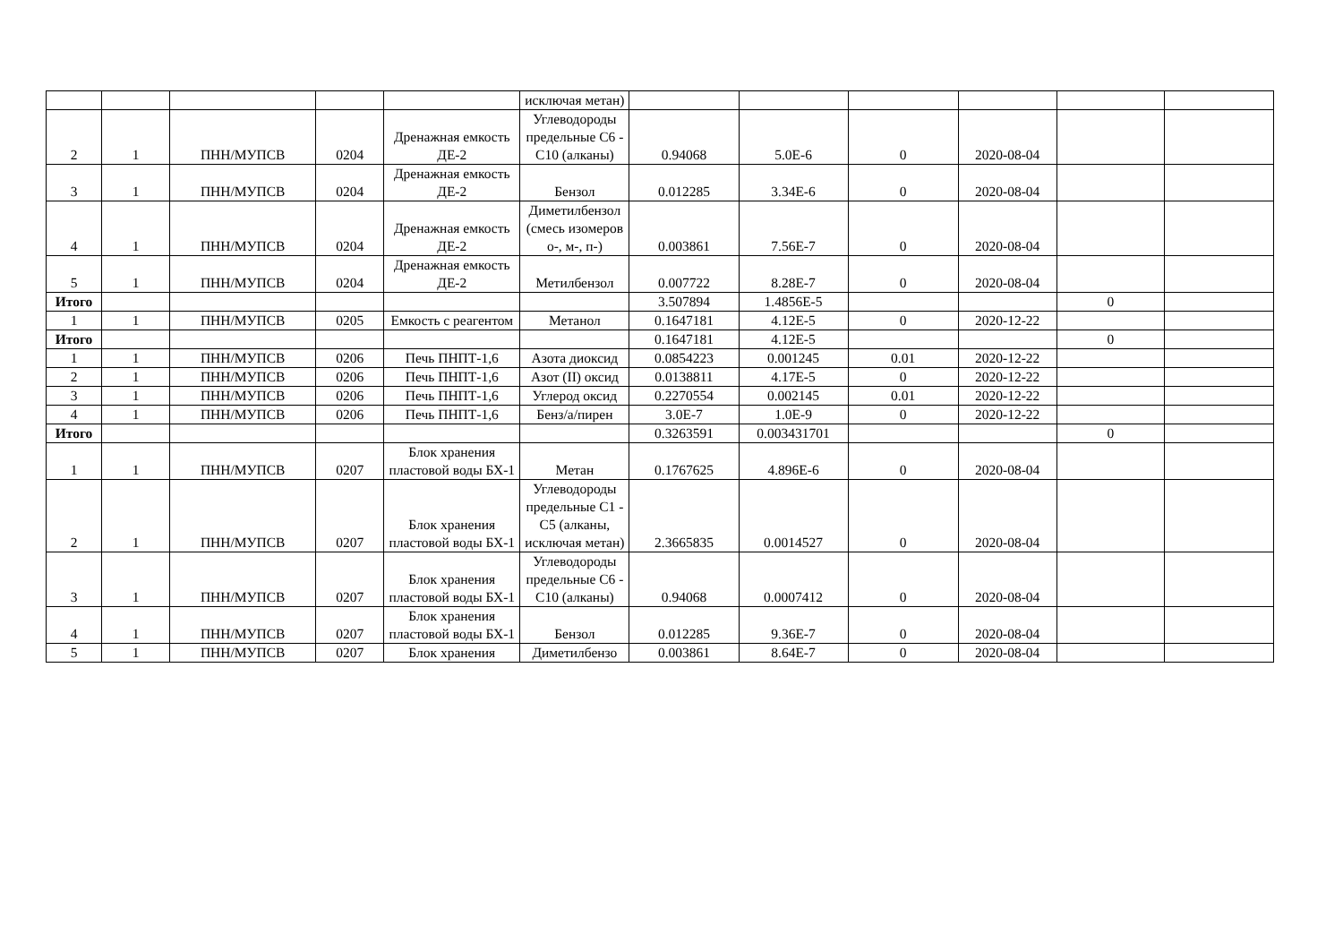| | | | | | исключая метан) | | | | | | |
| 2 | 1 | ПНН/МУПСВ | 0204 | Дренажная емкость ДЕ-2 | Углеводороды предельные С6 - С10 (алканы) | 0.94068 | 5.0E-6 | 0 | 2020-08-04 | | |
| 3 | 1 | ПНН/МУПСВ | 0204 | Дренажная емкость ДЕ-2 | Бензол | 0.012285 | 3.34E-6 | 0 | 2020-08-04 | | |
| 4 | 1 | ПНН/МУПСВ | 0204 | Дренажная емкость ДЕ-2 | Диметилбензол (смесь изомеров о-, м-, п-) | 0.003861 | 7.56E-7 | 0 | 2020-08-04 | | |
| 5 | 1 | ПНН/МУПСВ | 0204 | Дренажная емкость ДЕ-2 | Метилбензол | 0.007722 | 8.28E-7 | 0 | 2020-08-04 | | |
| Итого | | | | | | 3.507894 | 1.4856E-5 | | | 0 | |
| 1 | 1 | ПНН/МУПСВ | 0205 | Емкость с реагентом | Метанол | 0.1647181 | 4.12E-5 | 0 | 2020-12-22 | | |
| Итого | | | | | | 0.1647181 | 4.12E-5 | | | 0 | |
| 1 | 1 | ПНН/МУПСВ | 0206 | Печь ПНПТ-1,6 | Азота диоксид | 0.0854223 | 0.001245 | 0.01 | 2020-12-22 | | |
| 2 | 1 | ПНН/МУПСВ | 0206 | Печь ПНПТ-1,6 | Азот (II) оксид | 0.0138811 | 4.17E-5 | 0 | 2020-12-22 | | |
| 3 | 1 | ПНН/МУПСВ | 0206 | Печь ПНПТ-1,6 | Углерод оксид | 0.2270554 | 0.002145 | 0.01 | 2020-12-22 | | |
| 4 | 1 | ПНН/МУПСВ | 0206 | Печь ПНПТ-1,6 | Бенз/а/пирен | 3.0E-7 | 1.0E-9 | 0 | 2020-12-22 | | |
| Итого | | | | | | 0.3263591 | 0.003431701 | | | 0 | |
| 1 | 1 | ПНН/МУПСВ | 0207 | Блок хранения пластовой воды БХ-1 | Метан | 0.1767625 | 4.896E-6 | 0 | 2020-08-04 | | |
| 2 | 1 | ПНН/МУПСВ | 0207 | Блок хранения пластовой воды БХ-1 | Углеводороды предельные С1 - С5 (алканы, исключая метан) | 2.3665835 | 0.0014527 | 0 | 2020-08-04 | | |
| 3 | 1 | ПНН/МУПСВ | 0207 | Блок хранения пластовой воды БХ-1 | Углеводороды предельные С6 - С10 (алканы) | 0.94068 | 0.0007412 | 0 | 2020-08-04 | | |
| 4 | 1 | ПНН/МУПСВ | 0207 | Блок хранения пластовой воды БХ-1 | Бензол | 0.012285 | 9.36E-7 | 0 | 2020-08-04 | | |
| 5 | 1 | ПНН/МУПСВ | 0207 | Блок хранения | Диметилбензо | 0.003861 | 8.64E-7 | 0 | 2020-08-04 | | |